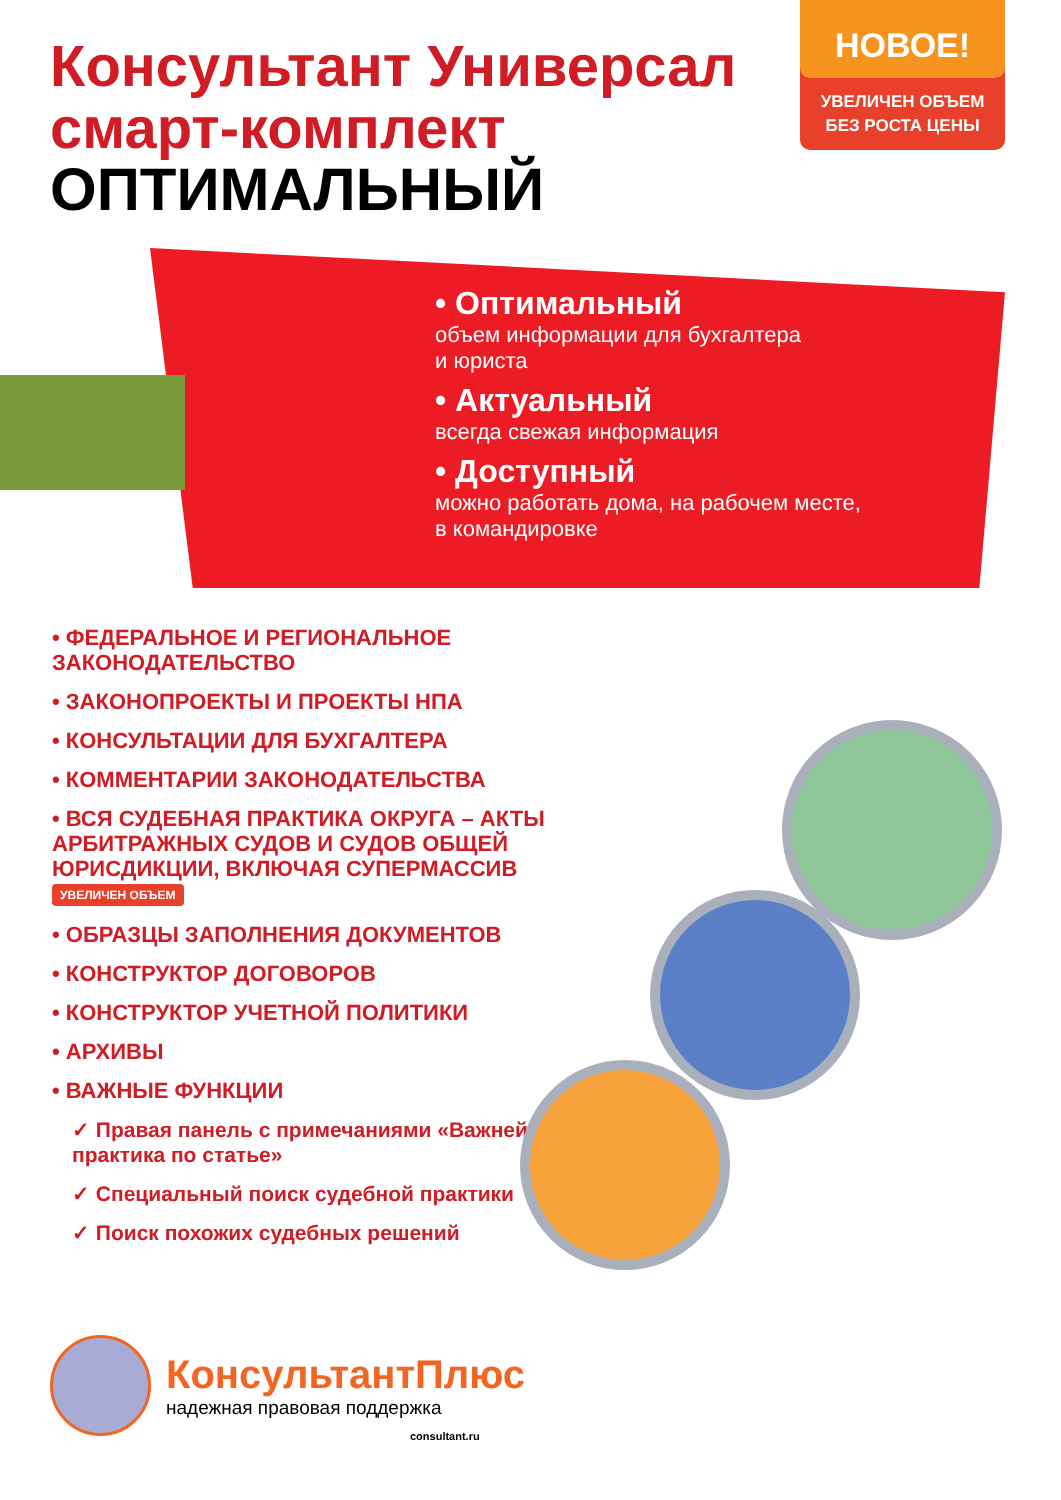Консультант Универсал
смарт-комплект
ОПТИМАЛЬНЫЙ
НОВОЕ!
УВЕЛИЧЕН ОБЪЕМ
БЕЗ РОСТА ЦЕНЫ
• Оптимальный
объем информации для бухгалтера
и юриста
• Актуальный
всегда свежая информация
• Доступный
можно работать дома, на рабочем месте,
в командировке
• ФЕДЕРАЛЬНОЕ И РЕГИОНАЛЬНОЕ ЗАКОНОДАТЕЛЬСТВО
• ЗАКОНОПРОЕКТЫ И ПРОЕКТЫ НПА
• КОНСУЛЬТАЦИИ ДЛЯ БУХГАЛТЕРА
• КОММЕНТАРИИ ЗАКОНОДАТЕЛЬСТВА
• ВСЯ СУДЕБНАЯ ПРАКТИКА ОКРУГА – АКТЫ АРБИТРАЖНЫХ СУДОВ И СУДОВ ОБЩЕЙ ЮРИСДИКЦИИ, ВКЛЮЧАЯ СУПЕРМАССИВ УВЕЛИЧЕН ОБЪЕМ
• ОБРАЗЦЫ ЗАПОЛНЕНИЯ ДОКУМЕНТОВ
• КОНСТРУКТОР ДОГОВОРОВ
• КОНСТРУКТОР УЧЕТНОЙ ПОЛИТИКИ
• АРХИВЫ
• ВАЖНЫЕ ФУНКЦИИ
✓ Правая панель с примечаниями «Важнейшая практика по статье»
✓ Специальный поиск судебной практики
✓ Поиск похожих судебных решений
КонсультантПлюс
надежная правовая поддержка
consultant.ru